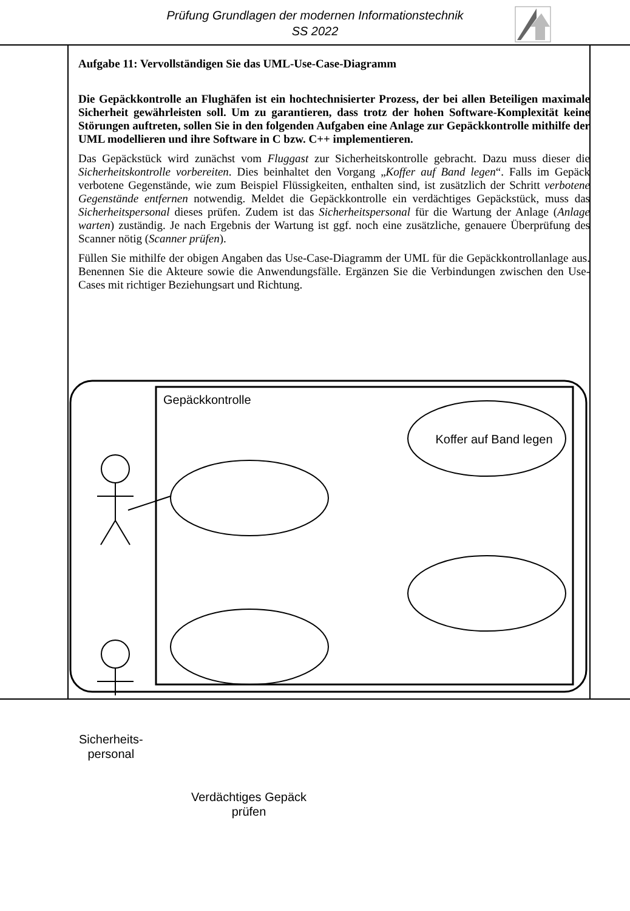Prüfung Grundlagen der modernen Informationstechnik
SS 2022
Aufgabe 11: Vervollständigen Sie das UML-Use-Case-Diagramm
Die Gepäckkontrolle an Flughäfen ist ein hochtechnisierter Prozess, der bei allen Beteiligen maximale Sicherheit gewährleisten soll. Um zu garantieren, dass trotz der hohen Software-Komplexität keine Störungen auftreten, sollen Sie in den folgenden Aufgaben eine Anlage zur Gepäckkontrolle mithilfe der UML modellieren und ihre Software in C bzw. C++ implementieren.
Das Gepäckstück wird zunächst vom Fluggast zur Sicherheitskontrolle gebracht. Dazu muss dieser die Sicherheitskontrolle vorbereiten. Dies beinhaltet den Vorgang „Koffer auf Band legen“. Falls im Gepäck verbotene Gegenstände, wie zum Beispiel Flüssigkeiten, enthalten sind, ist zusätzlich der Schritt verbotene Gegenstände entfernen notwendig. Meldet die Gepäckkontrolle ein verdächtiges Gepäckstück, muss das Sicherheitspersonal dieses prüfen. Zudem ist das Sicherheitspersonal für die Wartung der Anlage (Anlage warten) zuständig. Je nach Ergebnis der Wartung ist ggf. noch eine zusätzliche, genauere Überprüfung des Scanner nötig (Scanner prüfen).
Füllen Sie mithilfe der obigen Angaben das Use-Case-Diagramm der UML für die Gepäckkontrollanlage aus. Benennen Sie die Akteure sowie die Anwendungsfälle. Ergänzen Sie die Verbindungen zwischen den Use-Cases mit richtiger Beziehungsart und Richtung.
Gepäckkontrolle
Koffer auf Band legen
Sicherheits-
personal
Verdächtiges Gepäck
prüfen